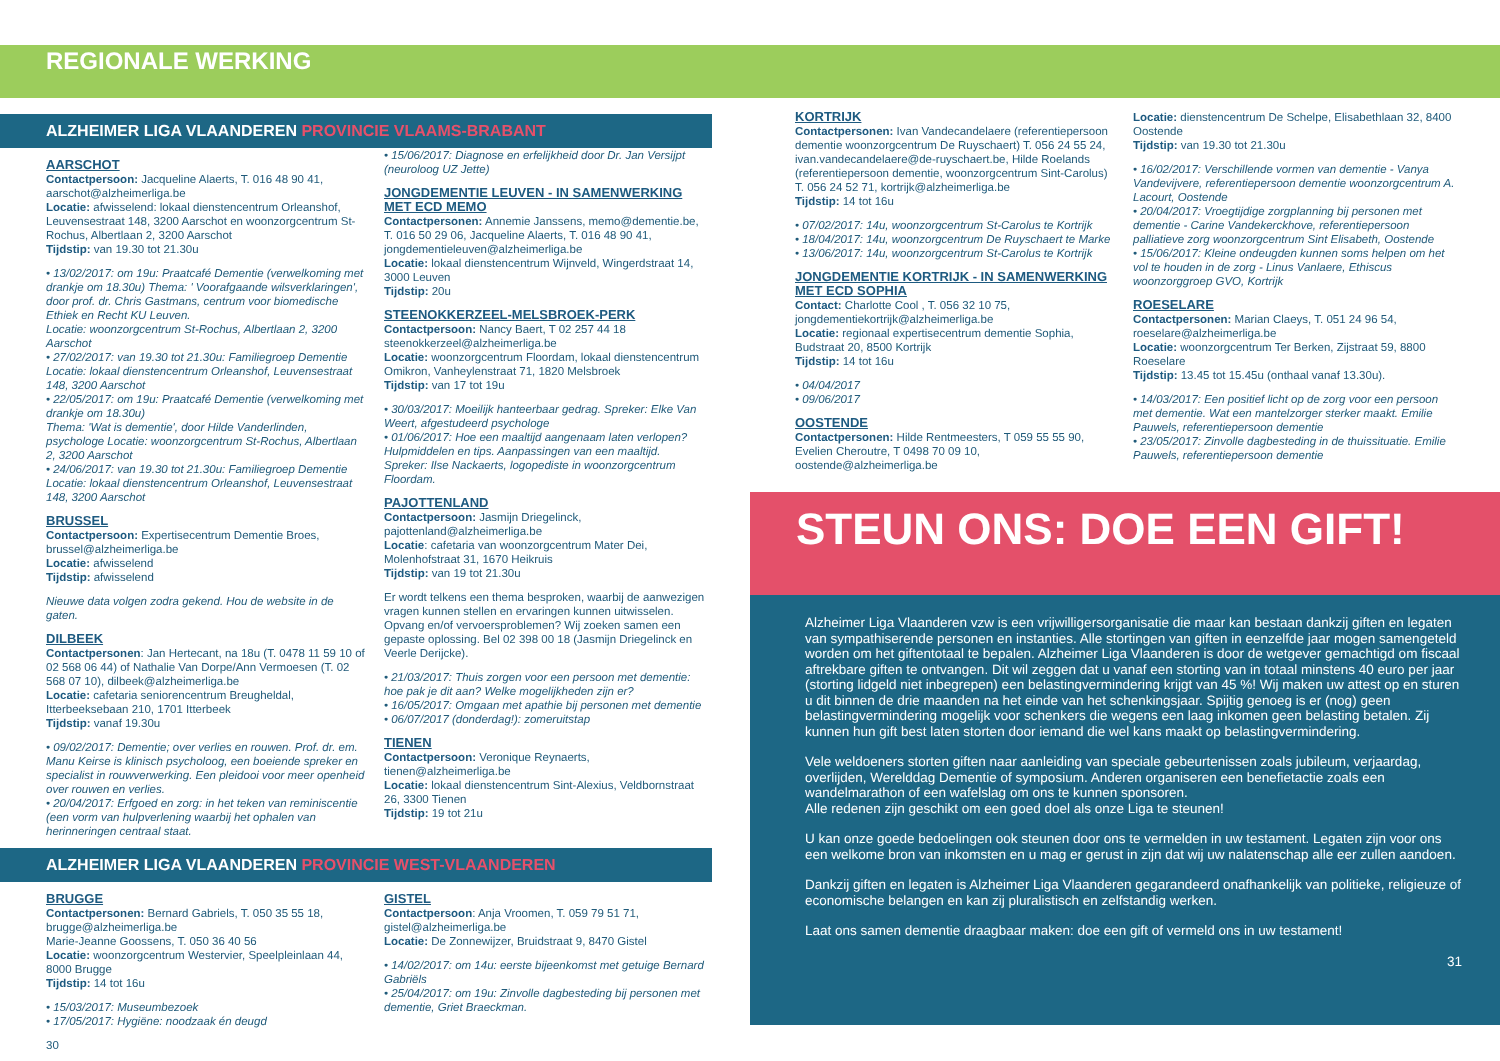REGIONALE WERKING
ALZHEIMER LIGA VLAANDEREN PROVINCIE VLAAMS-BRABANT
AARSCHOT
Contactpersoon: Jacqueline Alaerts, T. 016 48 90 41, aarschot@alzheimerliga.be
Locatie: afwisselend: lokaal dienstencentrum Orleanshof, Leuvensestraat 148, 3200 Aarschot en woonzorgcentrum St-Rochus, Albertlaan 2, 3200 Aarschot
Tijdstip: van 19.30 tot 21.30u
• 13/02/2017: om 19u: Praatcafé Dementie (verwelkoming met drankje om 18.30u) Thema: ' Voorafgaande wilsverklaringen', door prof. dr. Chris Gastmans, centrum voor biomedische Ethiek en Recht KU Leuven.
Locatie: woonzorgcentrum St-Rochus, Albertlaan 2, 3200 Aarschot
• 27/02/2017: van 19.30 tot 21.30u: Familiegroep Dementie Locatie: lokaal dienstencentrum Orleanshof, Leuvensestraat 148, 3200 Aarschot
• 22/05/2017: om 19u: Praatcafé Dementie (verwelkoming met drankje om 18.30u)
Thema: 'Wat is dementie', door Hilde Vanderlinden, psychologe Locatie: woonzorgcentrum St-Rochus, Albertlaan 2, 3200 Aarschot
• 24/06/2017: van 19.30 tot 21.30u: Familiegroep Dementie Locatie: lokaal dienstencentrum Orleanshof, Leuvensestraat 148, 3200 Aarschot
BRUSSEL
Contactpersoon: Expertisecentrum Dementie Broes, brussel@alzheimerliga.be
Locatie: afwisselend
Tijdstip: afwisselend
Nieuwe data volgen zodra gekend. Hou de website in de gaten.
DILBEEK
Contactpersonen: Jan Hertecant, na 18u (T. 0478 11 59 10 of 02 568 06 44) of Nathalie Van Dorpe/Ann Vermoesen (T. 02 568 07 10), dilbeek@alzheimerliga.be
Locatie: cafetaria seniorencentrum Breugheldal, Itterbeeksebaan 210, 1701 Itterbeek
Tijdstip: vanaf 19.30u
• 09/02/2017: Dementie; over verlies en rouwen. Prof. dr. em. Manu Keirse is klinisch psycholoog, een boeiende spreker en specialist in rouwverwerking. Een pleidooi voor meer openheid over rouwen en verlies.
• 20/04/2017: Erfgoed en zorg: in het teken van reminiscentie (een vorm van hulpverlening waarbij het ophalen van herinneringen centraal staat.
• 15/06/2017: Diagnose en erfelijkheid door Dr. Jan Versijpt (neuroloog UZ Jette)
JONGDEMENTIE LEUVEN - IN SAMENWERKING MET ECD MEMO
Contactpersonen: Annemie Janssens, memo@dementie.be, T. 016 50 29 06, Jacqueline Alaerts, T. 016 48 90 41, jongdementieleuven@alzheimerliga.be
Locatie: lokaal dienstencentrum Wijnveld, Wingerdstraat 14, 3000 Leuven
Tijdstip: 20u
STEENOKKERZEEL-MELSBROEK-PERK
Contactpersoon: Nancy Baert, T 02 257 44 18 steenokkerzeel@alzheimerliga.be
Locatie: woonzorgcentrum Floordam, lokaal dienstencentrum Omikron, Vanheylenstraat 71, 1820 Melsbroek
Tijdstip: van 17 tot 19u
• 30/03/2017: Moeilijk hanteerbaar gedrag. Spreker: Elke Van Weert, afgestudeerd psychologe
• 01/06/2017: Hoe een maaltijd aangenaam laten verlopen? Hulpmiddelen en tips. Aanpassingen van een maaltijd. Spreker: Ilse Nackaerts, logopediste in woonzorgcentrum Floordam.
PAJOTTENLAND
Contactpersoon: Jasmijn Driegelinck, pajottenland@alzheimerliga.be
Locatie: cafetaria van woonzorgcentrum Mater Dei, Molenhofstraat 31, 1670 Heikruis
Tijdstip: van 19 tot 21.30u
Er wordt telkens een thema besproken, waarbij de aanwezigen vragen kunnen stellen en ervaringen kunnen uitwisselen. Opvang en/of vervoersproblemen? Wij zoeken samen een gepaste oplossing. Bel 02 398 00 18 (Jasmijn Driegelinck en Veerle Derijcke).
• 21/03/2017: Thuis zorgen voor een persoon met dementie: hoe pak je dit aan? Welke mogelijkheden zijn er?
• 16/05/2017: Omgaan met apathie bij personen met dementie
• 06/07/2017 (donderdag!): zomeruitstap
TIENEN
Contactpersoon: Veronique Reynaerts, tienen@alzheimerliga.be
Locatie: lokaal dienstencentrum Sint-Alexius, Veldbornstraat 26, 3300 Tienen
Tijdstip: 19 tot 21u
ALZHEIMER LIGA VLAANDEREN PROVINCIE WEST-VLAANDEREN
BRUGGE
Contactpersonen: Bernard Gabriels, T. 050 35 55 18, brugge@alzheimerliga.be
Marie-Jeanne Goossens, T. 050 36 40 56
Locatie: woonzorgcentrum Westervier, Speelpleinlaan 44, 8000 Brugge
Tijdstip: 14 tot 16u
• 15/03/2017: Museumbezoek
• 17/05/2017: Hygiëne: noodzaak én deugd
30
GISTEL
Contactpersoon: Anja Vroomen, T. 059 79 51 71, gistel@alzheimerliga.be
Locatie: De Zonnewijzer, Bruidstraat 9, 8470 Gistel
• 14/02/2017: om 14u: eerste bijeenkomst met getuige Bernard Gabriëls
• 25/04/2017: om 19u: Zinvolle dagbesteding bij personen met dementie, Griet Braeckman.
KORTRIJK
Contactpersonen: Ivan Vandecandelaere (referentiepersoon dementie woonzorgcentrum De Ruyschaert) T. 056 24 55 24, ivan.vandecandelaere@de-ruyschaert.be, Hilde Roelands (referentiepersoon dementie, woonzorgcentrum Sint-Carolus) T. 056 24 52 71, kortrijk@alzheimerliga.be
Tijdstip: 14 tot 16u
• 07/02/2017: 14u, woonzorgcentrum St-Carolus te Kortrijk
• 18/04/2017: 14u, woonzorgcentrum De Ruyschaert te Marke
• 13/06/2017: 14u, woonzorgcentrum St-Carolus te Kortrijk
JONGDEMENTIE KORTRIJK - IN SAMENWERKING MET ECD SOPHIA
Contact: Charlotte Cool , T. 056 32 10 75, jongdementiekortrijk@alzheimerliga.be
Locatie: regionaal expertisecentrum dementie Sophia, Budstraat 20, 8500 Kortrijk
Tijdstip: 14 tot 16u
• 04/04/2017
• 09/06/2017
OOSTENDE
Contactpersonen: Hilde Rentmeesters, T 059 55 55 90, Evelien Cheroutre, T 0498 70 09 10, oostende@alzheimerliga.be
Locatie: dienstencentrum De Schelpe, Elisabethlaan 32, 8400 Oostende
Tijdstip: van 19.30 tot 21.30u
• 16/02/2017: Verschillende vormen van dementie - Vanya Vandevijvere, referentiepersoon dementie woonzorgcentrum A. Lacourt, Oostende
• 20/04/2017: Vroegtijdige zorgplanning bij personen met dementie - Carine Vandekerckhove, referentiepersoon palliatieve zorg woonzorgcentrum Sint Elisabeth, Oostende
• 15/06/2017: Kleine ondeugden kunnen soms helpen om het vol te houden in de zorg - Linus Vanlaere, Ethiscus woonzorggroep GVO, Kortrijk
ROESELARE
Contactpersonen: Marian Claeys, T. 051 24 96 54, roeselare@alzheimerliga.be
Locatie: woonzorgcentrum Ter Berken, Zijstraat 59, 8800 Roeselare
Tijdstip: 13.45 tot 15.45u (onthaal vanaf 13.30u).
• 14/03/2017: Een positief licht op de zorg voor een persoon met dementie. Wat een mantelzorger sterker maakt. Emilie Pauwels, referentiepersoon dementie
• 23/05/2017: Zinvolle dagbesteding in de thuissituatie. Emilie Pauwels, referentiepersoon dementie
STEUN ONS: DOE EEN GIFT!
Alzheimer Liga Vlaanderen vzw is een vrijwilligersorganisatie die maar kan bestaan dankzij giften en legaten van sympathiserende personen en instanties. Alle stortingen van giften in eenzelfde jaar mogen samengeteld worden om het giftentotaal te bepalen. Alzheimer Liga Vlaanderen is door de wetgever gemachtigd om fiscaal aftrekbare giften te ontvangen. Dit wil zeggen dat u vanaf een storting van in totaal minstens 40 euro per jaar (storting lidgeld niet inbegrepen) een belastingvermindering krijgt van 45 %! Wij maken uw attest op en sturen u dit binnen de drie maanden na het einde van het schenkingsjaar. Spijtig genoeg is er (nog) geen belastingvermindering mogelijk voor schenkers die wegens een laag inkomen geen belasting betalen. Zij kunnen hun gift best laten storten door iemand die wel kans maakt op belastingvermindering.
Vele weldoeners storten giften naar aanleiding van speciale gebeurtenissen zoals jubileum, verjaardag, overlijden, Werelddag Dementie of symposium. Anderen organiseren een benefietactie zoals een wandelmarathon of een wafelslag om ons te kunnen sponsoren.
Alle redenen zijn geschikt om een goed doel als onze Liga te steunen!
U kan onze goede bedoelingen ook steunen door ons te vermelden in uw testament. Legaten zijn voor ons een welkome bron van inkomsten en u mag er gerust in zijn dat wij uw nalatenschap alle eer zullen aandoen.
Dankzij giften en legaten is Alzheimer Liga Vlaanderen gegarandeerd onafhankelijk van politieke, religieuze of economische belangen en kan zij pluralistisch en zelfstandig werken.
Laat ons samen dementie draagbaar maken: doe een gift of vermeld ons in uw testament!
31